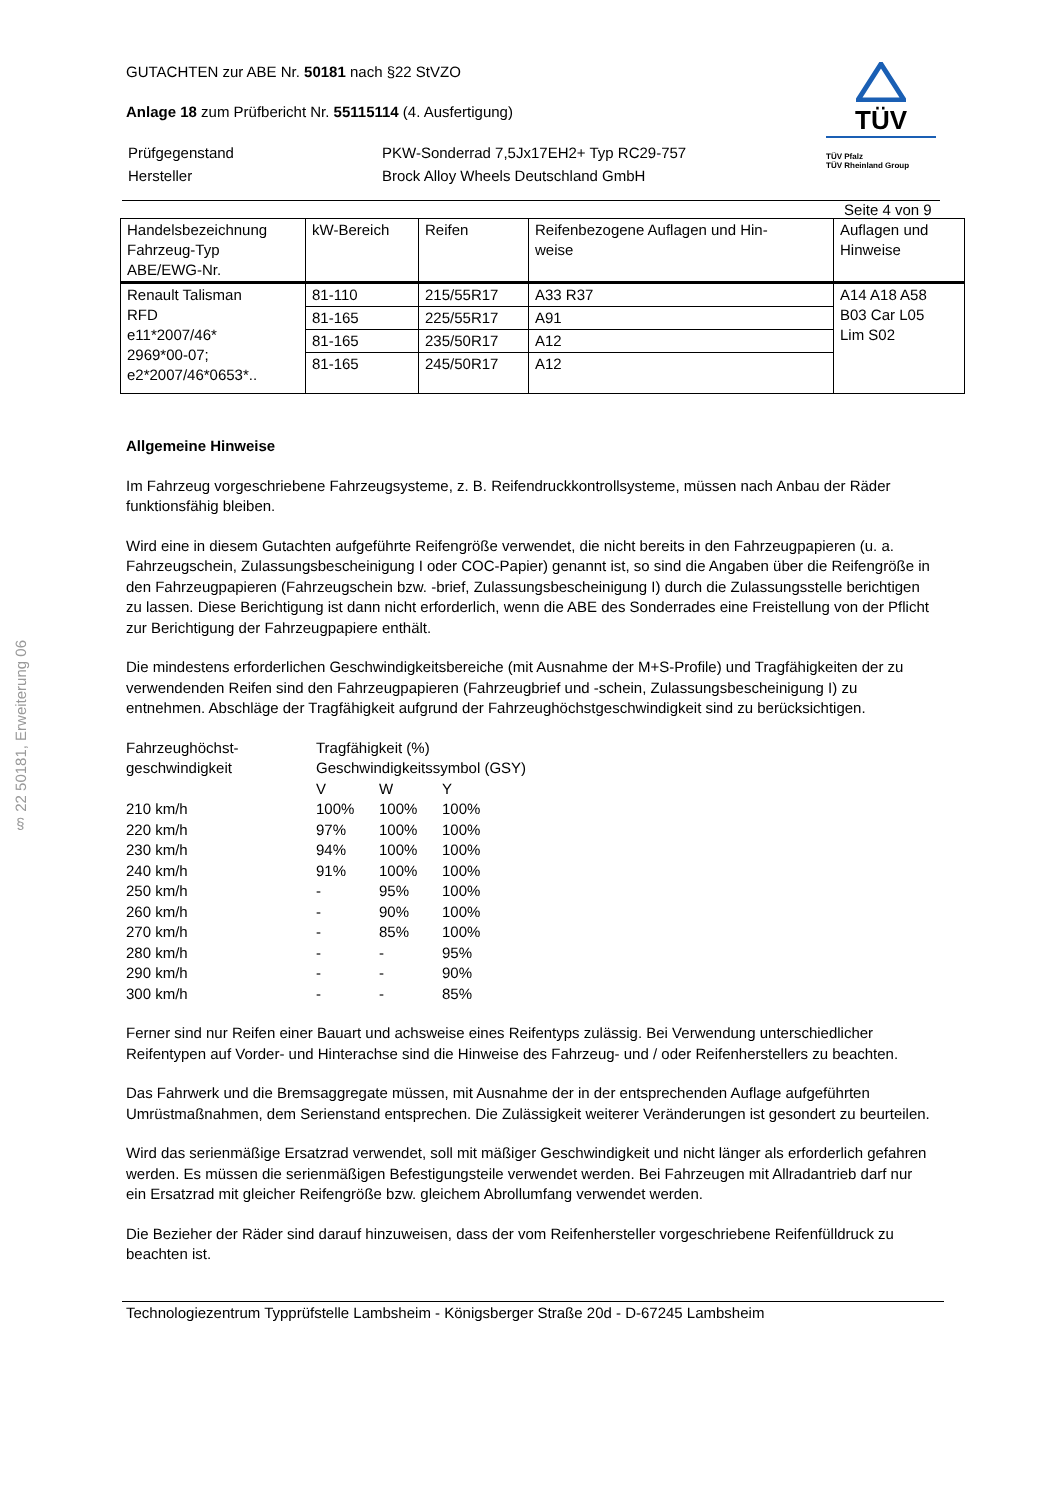§ 22 50181, Erweiterung 06
GUTACHTEN zur ABE Nr. 50181 nach §22 StVZO
Anlage 18 zum Prüfbericht Nr. 55115114 (4. Ausfertigung)
| Prüfgegenstand | PKW-Sonderrad 7,5Jx17EH2+ Typ RC29-757 |
| Hersteller | Brock Alloy Wheels Deutschland GmbH |
TÜV
TÜV Pfalz
TÜV Rheinland Group
Seite 4 von 9
| Handelsbezeichnung Fahrzeug-Typ ABE/EWG-Nr. | kW-Bereich | Reifen | Reifenbezogene Auflagen und Hin- weise | Auflagen und Hinweise |
| Renault Talisman RFD e11*2007/46* 2969*00-07; e2*2007/46*0653*.. | 81-110 | 215/55R17 | A33 R37 | A14 A18 A58 B03 Car L05 Lim S02 |
| | 81-165 | 225/55R17 | A91 | |
| | 81-165 | 235/50R17 | A12 | |
| | 81-165 | 245/50R17 | A12 | |
Allgemeine Hinweise
Im Fahrzeug vorgeschriebene Fahrzeugsysteme, z. B. Reifendruckkontrollsysteme, müssen nach Anbau der Räder funktionsfähig bleiben.
Wird eine in diesem Gutachten aufgeführte Reifengröße verwendet, die nicht bereits in den Fahrzeugpapieren (u. a. Fahrzeugschein, Zulassungsbescheinigung I oder COC-Papier) genannt ist, so sind die Angaben über die Reifengröße in den Fahrzeugpapieren (Fahrzeugschein bzw. -brief, Zulassungsbescheinigung I) durch die Zulassungsstelle berichtigen zu lassen. Diese Berichtigung ist dann nicht erforderlich, wenn die ABE des Sonderrades eine Freistellung von der Pflicht zur Berichtigung der Fahrzeugpapiere enthält.
Die mindestens erforderlichen Geschwindigkeitsbereiche (mit Ausnahme der M+S-Profile) und Tragfähigkeiten der zu verwendenden Reifen sind den Fahrzeugpapieren (Fahrzeugbrief und -schein, Zulassungsbescheinigung I) zu entnehmen. Abschläge der Tragfähigkeit aufgrund der Fahrzeughöchstgeschwindigkeit sind zu berücksichtigen.
| Fahrzeughöchst- geschwindigkeit | Tragfähigkeit (%) Geschwindigkeitssymbol (GSY) | | |
| | V | W | Y |
| 210 km/h | 100% | 100% | 100% |
| 220 km/h | 97% | 100% | 100% |
| 230 km/h | 94% | 100% | 100% |
| 240 km/h | 91% | 100% | 100% |
| 250 km/h | - | 95% | 100% |
| 260 km/h | - | 90% | 100% |
| 270 km/h | - | 85% | 100% |
| 280 km/h | - | - | 95% |
| 290 km/h | - | - | 90% |
| 300 km/h | - | - | 85% |
Ferner sind nur Reifen einer Bauart und achsweise eines Reifentyps zulässig. Bei Verwendung unterschiedlicher Reifentypen auf Vorder- und Hinterachse sind die Hinweise des Fahrzeug- und / oder Reifenherstellers zu beachten.
Das Fahrwerk und die Bremsaggregate müssen, mit Ausnahme der in der entsprechenden Auflage aufgeführten Umrüstmaßnahmen, dem Serienstand entsprechen. Die Zulässigkeit weiterer Veränderungen ist gesondert zu beurteilen.
Wird das serienmäßige Ersatzrad verwendet, soll mit mäßiger Geschwindigkeit und nicht länger als erforderlich gefahren werden. Es müssen die serienmäßigen Befestigungsteile verwendet werden. Bei Fahrzeugen mit Allradantrieb darf nur ein Ersatzrad mit gleicher Reifengröße bzw. gleichem Abrollumfang verwendet werden.
Die Bezieher der Räder sind darauf hinzuweisen, dass der vom Reifenhersteller vorgeschriebene Reifenfülldruck zu beachten ist.
Technologiezentrum Typprüfstelle Lambsheim - Königsberger Straße 20d - D-67245 Lambsheim